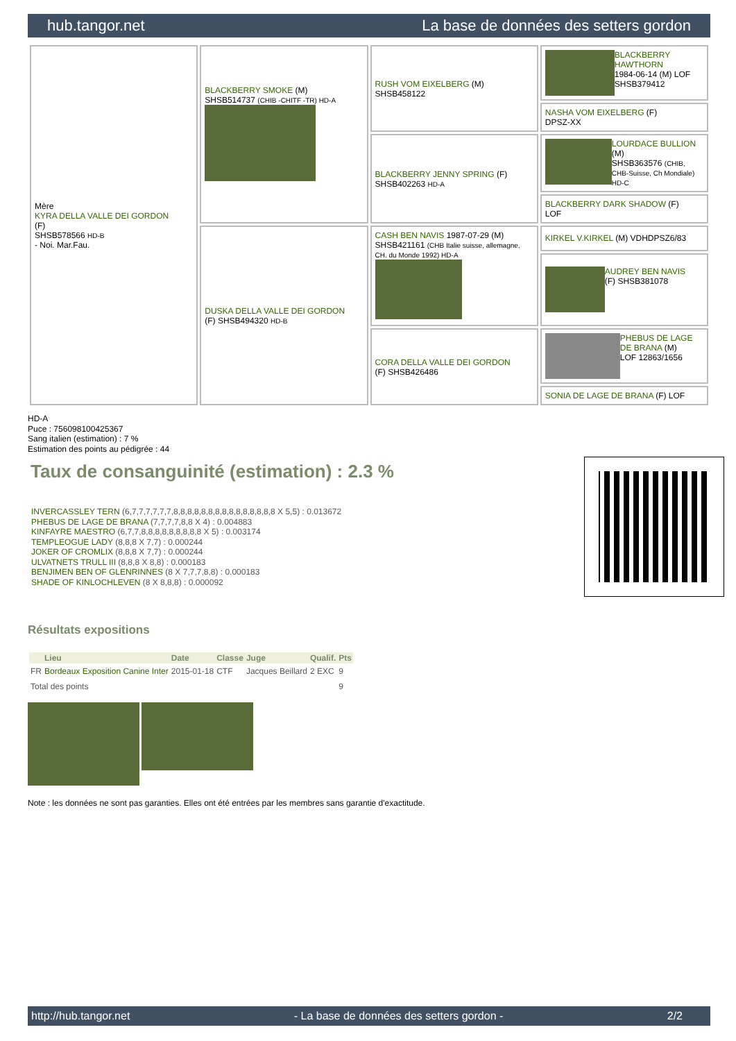hub.tangor.net La base de données des setters gordon
| Mère KYRA DELLA VALLE DEI GORDON (F) SHSB578566 HD-B - Noi. Mar.Fau. | BLACKBERRY SMOKE (M) SHSB514737 (CHIB -CHITF -TR) HD-A | RUSH VOM EIXELBERG (M) SHSB458122 | BLACKBERRY HAWTHORN 1984-06-14 (M) LOF SHSB379412 |
| | | | NASHA VOM EIXELBERG (F) DPSZ-XX |
| | | BLACKBERRY JENNY SPRING (F) SHSB402263 HD-A | LOURDACE BULLION (M) SHSB363576 (CHIB, CHB-Suisse, Ch Mondiale) HD-C |
| | | | BLACKBERRY DARK SHADOW (F) LOF |
| | DUSKA DELLA VALLE DEI GORDON (F) SHSB494320 HD-B | CASH BEN NAVIS 1987-07-29 (M) SHSB421161 (CHB Italie suisse, allemagne, CH. du Monde 1992) HD-A | KIRKEL V.KIRKEL (M) VDHDPSZ6/83 |
| | | | AUDREY BEN NAVIS (F) SHSB381078 |
| | | CORA DELLA VALLE DEI GORDON (F) SHSB426486 | PHEBUS DE LAGE DE BRANA (M) LOF 12863/1656 |
| | | | SONIA DE LAGE DE BRANA (F) LOF |
HD-A
Puce : 756098100425367
Sang italien (estimation) : 7 %
Estimation des points au pédigrée : 44
Taux de consanguinité (estimation) : 2.3 %
INVERCASSLEY TERN (6,7,7,7,7,7,7,8,8,8,8,8,8,8,8,8,8,8,8,8,8,8 X 5,5) : 0.013672
PHEBUS DE LAGE DE BRANA (7,7,7,7,8,8 X 4) : 0.004883
KINFAYRE MAESTRO (6,7,7,8,8,8,8,8,8,8,8,8 X 5) : 0.003174
TEMPLEOGUE LADY (8,8,8 X 7,7) : 0.000244
JOKER OF CROMLIX (8,8,8 X 7,7) : 0.000244
ULVATNETS TRULL III (8,8,8 X 8,8) : 0.000183
BENJIMEN BEN OF GLENRINNES (8 X 7,7,7,8,8) : 0.000183
SHADE OF KINLOCHLEVEN (8 X 8,8,8) : 0.000092
Résultats expositions
| | Lieu | Date | Classe | Juge | Qualif. | Pts |
| --- | --- | --- | --- | --- | --- | --- |
| FR | Bordeaux Exposition Canine Inter | 2015-01-18 | CTF | Jacques Beillard | 2 EXC | 9 |
| Total des points | | | | | | 9 |
Note : les données ne sont pas garanties. Elles ont été entrées par les membres sans garantie d'exactitude.
http://hub.tangor.net - La base de données des setters gordon - 2/2